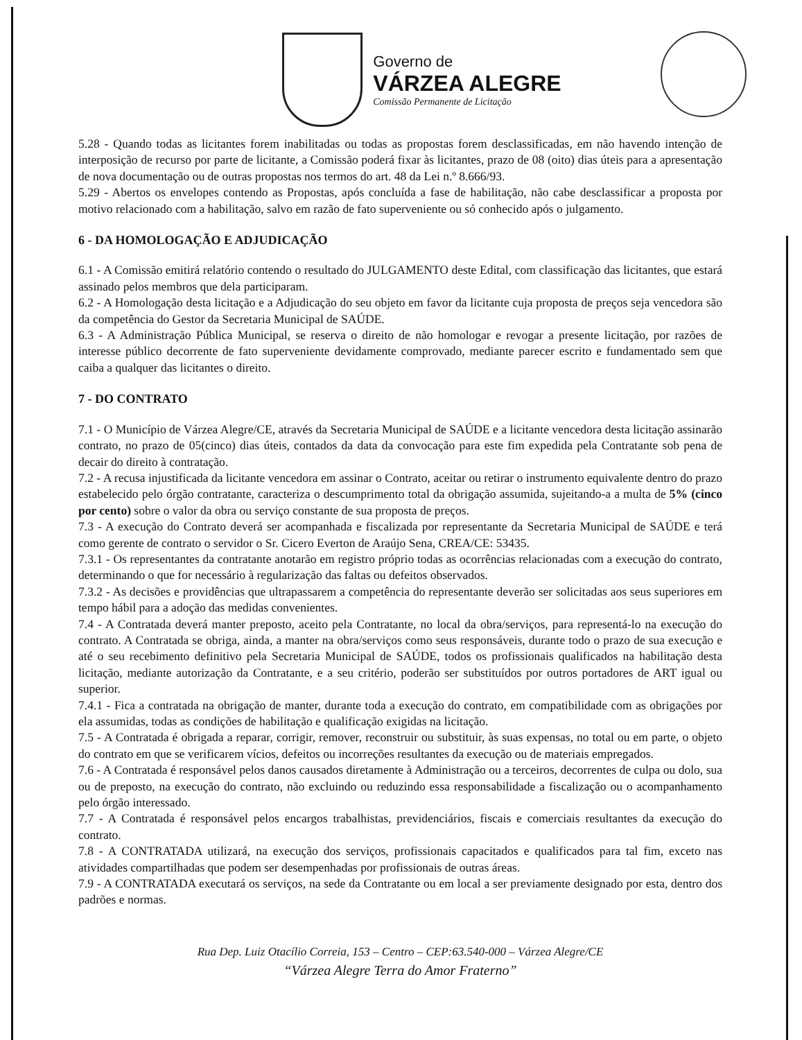Governo de
VÁRZEA ALEGRE
Comissão Permanente de Licitação
5.28 - Quando todas as licitantes forem inabilitadas ou todas as propostas forem desclassificadas, em não havendo intenção de interposição de recurso por parte de licitante, a Comissão poderá fixar às licitantes, prazo de 08 (oito) dias úteis para a apresentação de nova documentação ou de outras propostas nos termos do art. 48 da Lei n.º 8.666/93.
5.29 - Abertos os envelopes contendo as Propostas, após concluída a fase de habilitação, não cabe desclassificar a proposta por motivo relacionado com a habilitação, salvo em razão de fato superveniente ou só conhecido após o julgamento.
6 - DA HOMOLOGAÇÃO E ADJUDICAÇÃO
6.1 - A Comissão emitirá relatório contendo o resultado do JULGAMENTO deste Edital, com classificação das licitantes, que estará assinado pelos membros que dela participaram.
6.2 - A Homologação desta licitação e a Adjudicação do seu objeto em favor da licitante cuja proposta de preços seja vencedora são da competência do Gestor da Secretaria Municipal de SAÚDE.
6.3 - A Administração Pública Municipal, se reserva o direito de não homologar e revogar a presente licitação, por razões de interesse público decorrente de fato superveniente devidamente comprovado, mediante parecer escrito e fundamentado sem que caiba a qualquer das licitantes o direito.
7 - DO CONTRATO
7.1 - O Município de Várzea Alegre/CE, através da Secretaria Municipal de SAÚDE e a licitante vencedora desta licitação assinarão contrato, no prazo de 05(cinco) dias úteis, contados da data da convocação para este fim expedida pela Contratante sob pena de decair do direito à contratação.
7.2 - A recusa injustificada da licitante vencedora em assinar o Contrato, aceitar ou retirar o instrumento equivalente dentro do prazo estabelecido pelo órgão contratante, caracteriza o descumprimento total da obrigação assumida, sujeitando-a a multa de 5% (cinco por cento) sobre o valor da obra ou serviço constante de sua proposta de preços.
7.3 - A execução do Contrato deverá ser acompanhada e fiscalizada por representante da Secretaria Municipal de SAÚDE e terá como gerente de contrato o servidor o Sr. Cicero Everton de Araújo Sena, CREA/CE: 53435.
7.3.1 - Os representantes da contratante anotarão em registro próprio todas as ocorrências relacionadas com a execução do contrato, determinando o que for necessário à regularização das faltas ou defeitos observados.
7.3.2 - As decisões e providências que ultrapassarem a competência do representante deverão ser solicitadas aos seus superiores em tempo hábil para a adoção das medidas convenientes.
7.4 - A Contratada deverá manter preposto, aceito pela Contratante, no local da obra/serviços, para representá-lo na execução do contrato. A Contratada se obriga, ainda, a manter na obra/serviços como seus responsáveis, durante todo o prazo de sua execução e até o seu recebimento definitivo pela Secretaria Municipal de SAÚDE, todos os profissionais qualificados na habilitação desta licitação, mediante autorização da Contratante, e a seu critério, poderão ser substituídos por outros portadores de ART igual ou superior.
7.4.1 - Fica a contratada na obrigação de manter, durante toda a execução do contrato, em compatibilidade com as obrigações por ela assumidas, todas as condições de habilitação e qualificação exigidas na licitação.
7.5 - A Contratada é obrigada a reparar, corrigir, remover, reconstruir ou substituir, às suas expensas, no total ou em parte, o objeto do contrato em que se verificarem vícios, defeitos ou incorreções resultantes da execução ou de materiais empregados.
7.6 - A Contratada é responsável pelos danos causados diretamente à Administração ou a terceiros, decorrentes de culpa ou dolo, sua ou de preposto, na execução do contrato, não excluindo ou reduzindo essa responsabilidade a fiscalização ou o acompanhamento pelo órgão interessado.
7.7 - A Contratada é responsável pelos encargos trabalhistas, previdenciários, fiscais e comerciais resultantes da execução do contrato.
7.8 - A CONTRATADA utilizará, na execução dos serviços, profissionais capacitados e qualificados para tal fim, exceto nas atividades compartilhadas que podem ser desempenhadas por profissionais de outras áreas.
7.9 - A CONTRATADA executará os serviços, na sede da Contratante ou em local a ser previamente designado por esta, dentro dos padrões e normas.
Rua Dep. Luiz Otacílio Correia, 153 – Centro – CEP:63.540-000 – Várzea Alegre/CE
“Várzea Alegre Terra do Amor Fraterno”